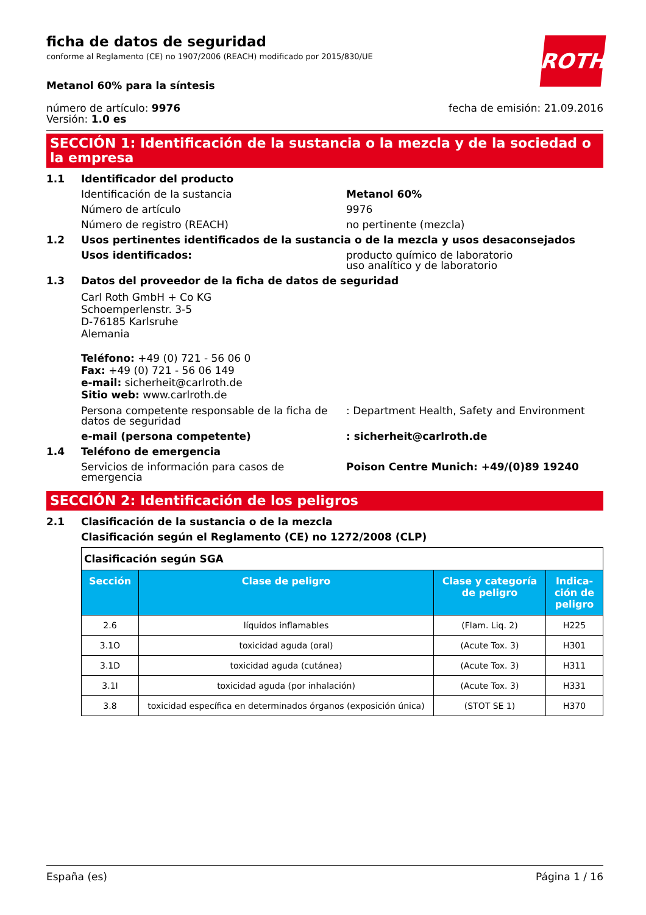ficha de datos de seguridad
conforme al Reglamento (CE) no 1907/2006 (REACH) modificado por 2015/830/UE
ROTH
Metanol 60% para la síntesis
número de artículo: 9976
Versión: 1.0 es
fecha de emisión: 21.09.2016
SECCIÓN 1: Identificación de la sustancia o la mezcla y de la sociedad o la empresa
1.1 Identificador del producto
Identificación de la sustancia Metanol 60%
Número de artículo 9976
Número de registro (REACH) no pertinente (mezcla)
1.2 Usos pertinentes identificados de la sustancia o de la mezcla y usos desaconsejados
Usos identificados: producto químico de laboratorio
uso analítico y de laboratorio
1.3 Datos del proveedor de la ficha de datos de seguridad
Carl Roth GmbH + Co KG
Schoemperlenstr. 3-5
D-76185 Karlsruhe
Alemania
Teléfono: +49 (0) 721 - 56 06 0
Fax: +49 (0) 721 - 56 06 149
e-mail: sicherheit@carlroth.de
Sitio web: www.carlroth.de
Persona competente responsable de la ficha de datos de seguridad: Department Health, Safety and Environment
e-mail (persona competente): sicherheit@carlroth.de
1.4 Teléfono de emergencia
Servicios de información para casos de emergencia Poison Centre Munich: +49/(0)89 19240
SECCIÓN 2: Identificación de los peligros
2.1 Clasificación de la sustancia o de la mezcla
Clasificación según el Reglamento (CE) no 1272/2008 (CLP)
| Clasificación según SGA | | | |
| Sección | Clase de peligro | Clase y categoría de peligro | Indica-ción de peligro |
| 2.6 | líquidos inflamables | (Flam. Liq. 2) | H225 |
| 3.1O | toxicidad aguda (oral) | (Acute Tox. 3) | H301 |
| 3.1D | toxicidad aguda (cutánea) | (Acute Tox. 3) | H311 |
| 3.1I | toxicidad aguda (por inhalación) | (Acute Tox. 3) | H331 |
| 3.8 | toxicidad específica en determinados órganos (exposición única) | (STOT SE 1) | H370 |
España (es) Página 1 / 16